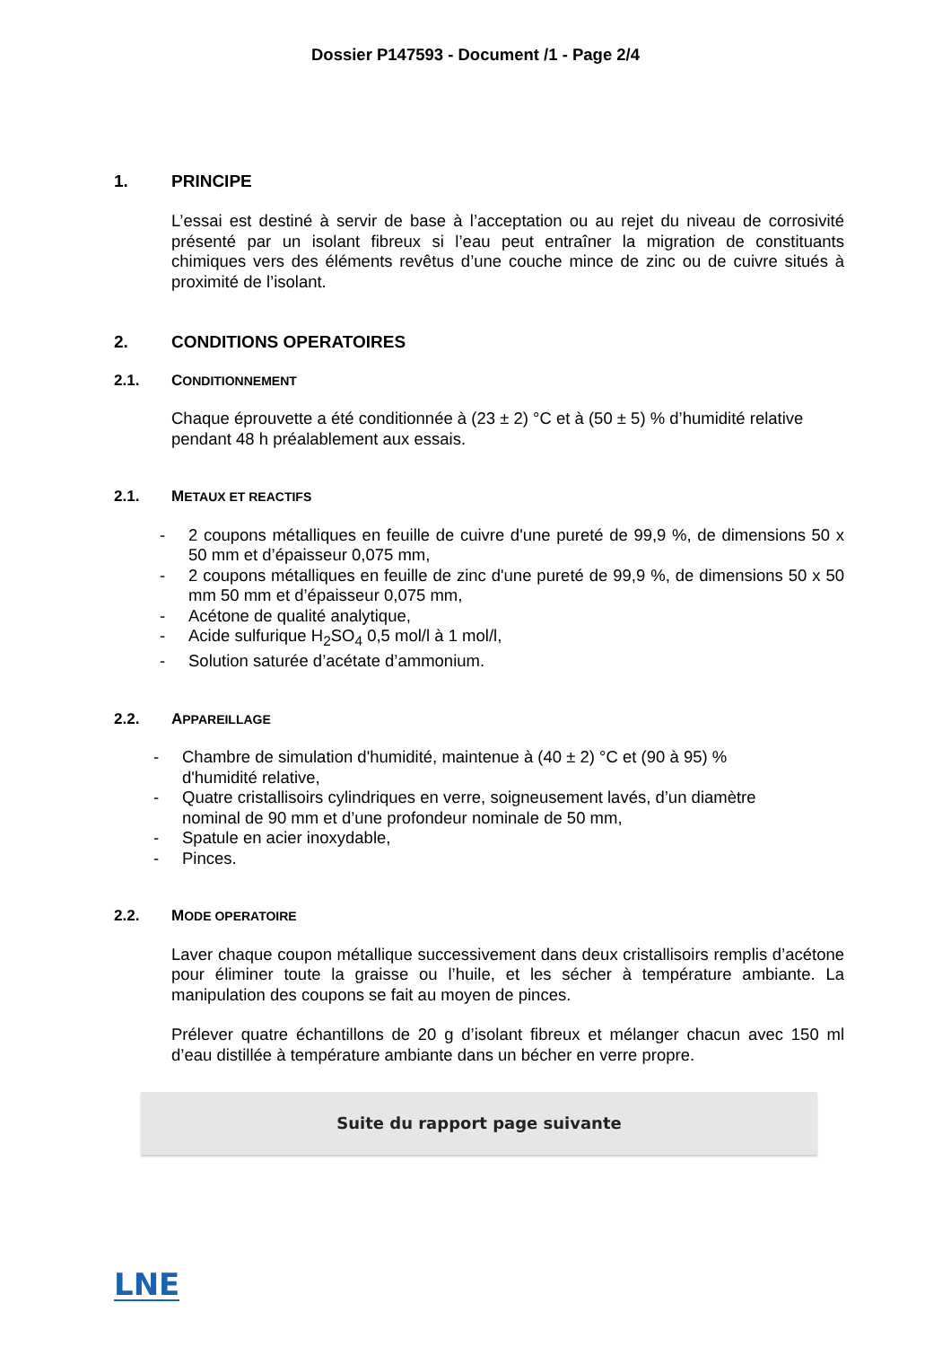Dossier P147593 - Document /1 - Page 2/4
1. PRINCIPE
L’essai est destiné à servir de base à l’acceptation ou au rejet du niveau de corrosivité présenté par un isolant fibreux si l’eau peut entraîner la migration de constituants chimiques vers des éléments revêtus d’une couche mince de zinc ou de cuivre situés à proximité de l’isolant.
2. CONDITIONS OPERATOIRES
2.1. C ONDITIONNEMENT
Chaque éprouvette a été conditionnée à (23 ± 2) °C et à (50 ± 5) % d’humidité relative pendant 48 h préalablement aux essais.
2.1. M ETAUX ET REACTIFS
- 2 coupons métalliques en feuille de cuivre d'une pureté de 99,9 %, de dimensions 50 x 50 mm et d’épaisseur 0,075 mm,
- 2 coupons métalliques en feuille de zinc d'une pureté de 99,9 %, de dimensions 50 x 50 mm 50 mm et d’épaisseur 0,075 mm,
- Acétone de qualité analytique,
- Acide sulfurique H<sub>2</sub>SO<sub>4</sub> 0,5 mol/l à 1 mol/l,
- Solution saturée d’acétate d’ammonium.
2.2. A PPAREILLAGE
- Chambre de simulation d'humidité, maintenue à (40 ± 2) °C et (90 à 95) % d'humidité relative,
- Quatre cristallisoirs cylindriques en verre, soigneusement lavés, d’un diamètre nominal de 90 mm et d’une profondeur nominale de 50 mm,
- Spatule en acier inoxydable,
- Pinces.
2.2. M ODE OPERATOIRE
Laver chaque coupon métallique successivement dans deux cristallisoirs remplis d’acétone pour éliminer toute la graisse ou l’huile, et les sécher à température ambiante. La manipulation des coupons se fait au moyen de pinces.
Prélever quatre échantillons de 20 g d’isolant fibreux et mélanger chacun avec 150 ml d’eau distillée à température ambiante dans un bécher en verre propre.
Suite du rapport page suivante
LNE